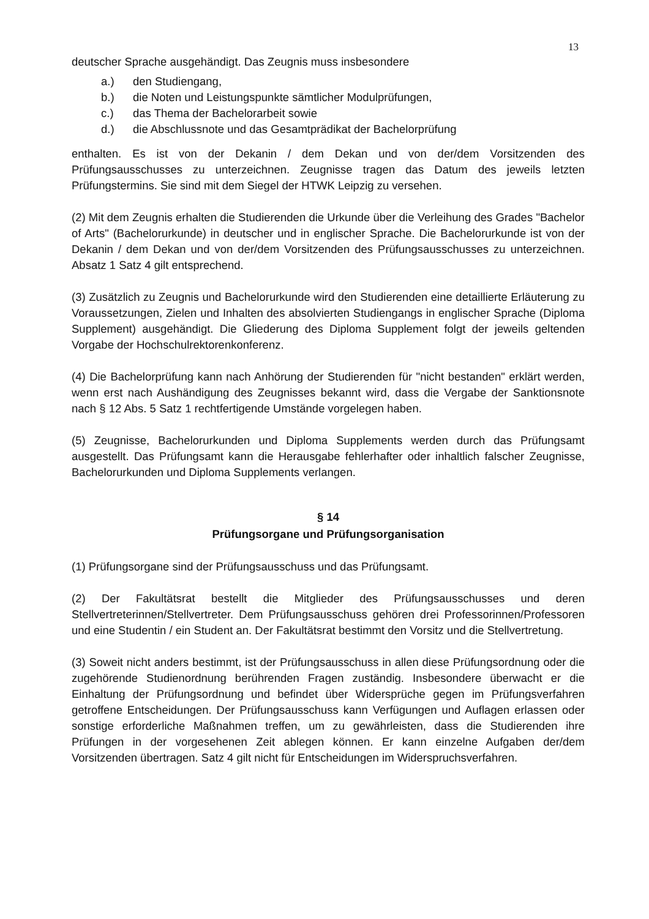13
deutscher Sprache ausgehändigt. Das Zeugnis muss insbesondere
a.) den Studiengang,
b.) die Noten und Leistungspunkte sämtlicher Modulprüfungen,
c.) das Thema der Bachelorarbeit sowie
d.) die Abschlussnote und das Gesamtprädikat der Bachelorprüfung
enthalten. Es ist von der Dekanin / dem Dekan und von der/dem Vorsitzenden des Prüfungsausschusses zu unterzeichnen. Zeugnisse tragen das Datum des jeweils letzten Prüfungstermins. Sie sind mit dem Siegel der HTWK Leipzig zu versehen.
(2) Mit dem Zeugnis erhalten die Studierenden die Urkunde über die Verleihung des Grades "Bachelor of Arts" (Bachelorurkunde) in deutscher und in englischer Sprache. Die Bachelorurkunde ist von der Dekanin / dem Dekan und von der/dem Vorsitzenden des Prüfungsausschusses zu unterzeichnen. Absatz 1 Satz 4 gilt entsprechend.
(3) Zusätzlich zu Zeugnis und Bachelorurkunde wird den Studierenden eine detaillierte Erläuterung zu Voraussetzungen, Zielen und Inhalten des absolvierten Studiengangs in englischer Sprache (Diploma Supplement) ausgehändigt. Die Gliederung des Diploma Supplement folgt der jeweils geltenden Vorgabe der Hochschulrektorenkonferenz.
(4) Die Bachelorprüfung kann nach Anhörung der Studierenden für "nicht bestanden" erklärt werden, wenn erst nach Aushändigung des Zeugnisses bekannt wird, dass die Vergabe der Sanktionsnote nach § 12 Abs. 5 Satz 1 rechtfertigende Umstände vorgelegen haben.
(5) Zeugnisse, Bachelorurkunden und Diploma Supplements werden durch das Prüfungsamt ausgestellt. Das Prüfungsamt kann die Herausgabe fehlerhafter oder inhaltlich falscher Zeugnisse, Bachelorurkunden und Diploma Supplements verlangen.
§ 14
Prüfungsorgane und Prüfungsorganisation
(1) Prüfungsorgane sind der Prüfungsausschuss und das Prüfungsamt.
(2) Der Fakultätsrat bestellt die Mitglieder des Prüfungsausschusses und deren Stellvertreterinnen/Stellvertreter. Dem Prüfungsausschuss gehören drei Professorinnen/Professoren und eine Studentin / ein Student an. Der Fakultätsrat bestimmt den Vorsitz und die Stellvertretung.
(3) Soweit nicht anders bestimmt, ist der Prüfungsausschuss in allen diese Prüfungsordnung oder die zugehörende Studienordnung berührenden Fragen zuständig. Insbesondere überwacht er die Einhaltung der Prüfungsordnung und befindet über Widersprüche gegen im Prüfungsverfahren getroffene Entscheidungen. Der Prüfungsausschuss kann Verfügungen und Auflagen erlassen oder sonstige erforderliche Maßnahmen treffen, um zu gewährleisten, dass die Studierenden ihre Prüfungen in der vorgesehenen Zeit ablegen können. Er kann einzelne Aufgaben der/dem Vorsitzenden übertragen. Satz 4 gilt nicht für Entscheidungen im Widerspruchsverfahren.